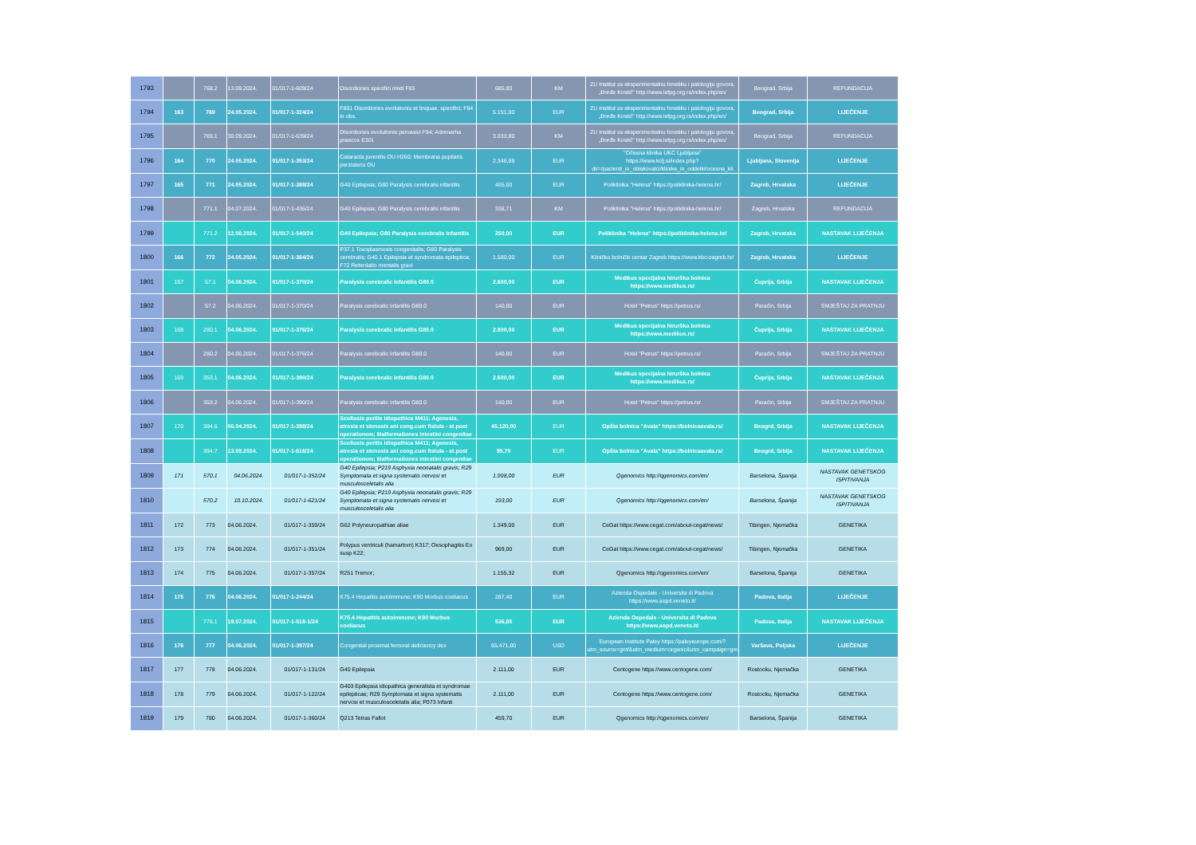| 1793 | | 768.2 | 13.09.2024. | 01/017-1-609/24 | Disordiones specifici mixti F83 | 685,80 | KM | ZU Institut za eksperimentalnu fonetiku i patologiju govora, „Đorđe Kostić" http://www.iefpg.org.rs/index.php/en/ | Beograd, Srbija | REFUNDACIJA |
| 1794 | 163 | 769 | 24.05.2024. | 01/017-1-324/24 | F801 Disordiones evolutionis et linquae, specifici; F84 in obs. | 5.151,00 | EUR | ZU Institut za eksperimentalnu fonetiku i patologiju govora, „Đorđe Kostić" http://www.iefpg.org.rs/index.php/en/ | Beograd, Srbija | LIJEČENJE |
| 1795 | | 769.1 | 30.09.2024. | 01/017-1-639/24 | Disordiones evolutionis pervasivi F84; Adrenarha praecox E301 | 3.033,80 | KM | ZU Institut za eksperimentalnu fonetiku i patologiju govora, „Đorđe Kostić" http://www.iefpg.org.rs/index.php/en/ | Beograd, Srbija | REFUNDACIJA |
| 1796 | 164 | 770 | 24.05.2024. | 01/017-1-353/24 | Cataracta juvenilis OU H260; Membrana pupilaris perzistens OU | 2.346,69 | EUR | "Očesna klinika UKC Ljubljana" https://www.kclj.si/index.php?dir=/pacienti_in_obiskovalci/klinike_in_oddelki/ocesna_kli | Ljubljana, Slovenija | LIJEČENJE |
| 1797 | 165 | 771 | 24.05.2024. | 01/017-1-388/24 | G40 Epilepsia; G80 Paralysis cerebralis infantilis | 405,00 | EUR | Poliklinika "Helena" https://poliklinika-helena.hr/ | Zagreb, Hrvatska | LIJEČENJE |
| 1798 | | 771.1 | 04.07.2024. | 01/017-1-436/24 | G40 Epilepsia; G80 Paralysis cerebralis infantilis | 338,71 | KM | Poliklinika "Helena" https://poliklinika-helena.hr/ | Zagreb, Hrvatska | REFUNDACIJA |
| 1799 | | 771.2 | 12.08.2024. | 01/017-1-540/24 | G40 Epilepsia; G80 Paralysis cerebralis infantilis | 250,00 | EUR | Poliklinika "Helena" https://poliklinika-helena.hr/ | Zagreb, Hrvatska | NASTAVAK LIJEČENJA |
| 1800 | 166 | 772 | 24.05.2024. | 01/017-1-364/24 | P37.1 Toxoplasmosis congenitalis; G80 Paralysis cerebralis; G40.1 Epilepsia et syndromata epileptica; F72 Reterdatio mentalis gravi | 1.580,00 | EUR | Kliničko bolnički centar Zagreb https://www.kbc-zagreb.hr/ | Zagreb, Hrvatska | LIJEČENJE |
| 1801 | 167 | 57.1 | 04.06.2024. | 01/017-1-370/24 | Paralysis cerebralic infantilis G80.0 | 2.600,00 | EUR | Medikus specijalna hirurška bolnica https://www.medikus.rs/ | Ćuprija, Srbija | NASTAVAK LIJEČENJA |
| 1802 | | 57.2 | 04.06.2024. | 01/017-1-370/24 | Paralysis cerebralic infantilis G80.0 | 140,00 | EUR | Hotel "Petrus" https://petrus.rs/ | Paraćin, Srbija | SMJEŠTAJ ZA PRATNJU |
| 1803 | 168 | 280.1 | 04.06.2024. | 01/017-1-376/24 | Paralysis cerebralic infantilis G80.0 | 2.800,00 | EUR | Medikus specijalna hirurška bolnica https://www.medikus.rs/ | Ćuprija, Srbija | NASTAVAK LIJEČENJA |
| 1804 | | 280.2 | 04.06.2024. | 01/017-1-376/24 | Paralysis cerebralic infantilis G80.0 | 140,00 | EUR | Hotel "Petrus" https://petrus.rs/ | Paraćin, Srbija | SMJEŠTAJ ZA PRATNJU |
| 1805 | 169 | 353.1 | 04.06.2024. | 01/017-1-390/24 | Paralysis cerebralic infantilis G80.0 | 2.600,00 | EUR | Medikus specijalna hirurška bolnica https://www.medikus.rs/ | Ćuprija, Srbija | NASTAVAK LIJEČENJA |
| 1806 | | 353.2 | 04.06.2024. | 01/017-1-390/24 | Paralysis cerebralic infantilis G80.0 | 140,00 | EUR | Hotel "Petrus" https://petrus.rs/ | Paraćin, Srbija | SMJEŠTAJ ZA PRATNJU |
| 1807 | 170 | 394.6 | 06.04.2024. | 01/017-1-398/24 | Scoliosis perilis idiopathica M411; Agenesis, atresia et stenosis ani cong.cum fistula - st.post operationem; Malformationes intestini congenitae | 45.120,00 | EUR | Opšta bolnica "Avala" https://bolnicaavala.rs/ | Beogrd, Srbija | NASTAVAK LIJEČENJA |
| 1808 | | 394.7 | 13.09.2024. | 01/017-1-616/24 | Scoliosis perilis idiopathica M411; Agenesis, atresia et stenosis ani cong.cum fistula - st.post operationem; Malformationes intestini congenitae | 95,70 | EUR | Opšta bolnica "Avala" https://bolnicaavala.rs/ | Beogrd, Srbija | NASTAVAK LIJEČENJA |
| 1809 | 171 | 570.1 | 04.06.2024. | 01/017-1-352/24 | G40 Epilepsia; P219 Asphyxia neonatalis gravis; R29 Symptomata et signa systematis nervosi et musculosceletalis alia | 1.998,00 | EUR | Qgenomics http://qgenomics.com/en/ | Barselona, Španija | NASTAVAK GENETSKOG ISPITIVANJA |
| 1810 | | 570.2 | 10.10.2024. | 01/017-1-621/24 | G40 Epilepsia; P219 Asphyxia neonatalis gravis; R29 Symptomata et signa systematis nervosi et musculosceletalis alia | 193,00 | EUR | Qgenomics http://qgenomics.com/en/ | Barselona, Španija | NASTAVAK GENETSKOG ISPITIVANJA |
| 1811 | 172 | 773 | 04.06.2024. | 01/017-1-359/24 | G62 Polyneuropathiae aliae | 1.349,00 | EUR | CeGat https://www.cegat.com/about-cegat/news/ | Tibingen, Njemačka | GENETIKA |
| 1812 | 173 | 774 | 04.06.2024. | 01/017-1-351/24 | Polypus ventriculi (hamartom) K317; Oesophagitis Eo susp K22; | 969,00 | EUR | CeGat https://www.cegat.com/about-cegat/news/ | Tibingen, Njemačka | GENETIKA |
| 1813 | 174 | 775 | 04.06.2024. | 01/017-1-357/24 | R251 Tremor; | 1.155,32 | EUR | Qgenomics http://qgenomics.com/en/ | Barselona, Španija | GENETIKA |
| 1814 | 175 | 776 | 04.06.2024. | 01/017-1-244/24 | K75.4 Hepatitis autoimmune; K90 Morbus coeliacus | 287,40 | EUR | Azienda Ospedale - Universita di Padova https://www.aopd.veneto.it/ | Padova, Italija | LIJEČENJE |
| 1815 | | 776.1 | 19.07.2024. | 01/017-1-518-1/24 | K75.4 Hepatitis autoimmune; K90 Morbus coeliacus | 536,85 | EUR | Azienda Ospedale - Universita di Padova https://www.aopd.veneto.it/ | Padova, Italija | NASTAVAK LIJEČENJA |
| 1816 | 176 | 777 | 04.06.2024. | 01/017-1-397/24 | Congenital proximal femoral deficiency dex | 65.471,00 | USD | European Institute Paley https://paleyeurope.com/?utm_source=gmf&utm_medium=organic&utm_campaign=gm | Varšava, Poljska | LIJEČENJE |
| 1817 | 177 | 778 | 04.06.2024. | 01/017-1-131/24 | G40 Epilepsia | 2.111,00 | EUR | Centogene https://www.centogene.com/ | Rostocku, Njemačka | GENETIKA |
| 1818 | 178 | 779 | 04.06.2024. | 01/017-1-122/24 | G403 Epilepsia idiopathica generalista et syndromae epilepticae; R29 Symptomata et signa systematis nervosi et musculosceletalis alia; P073 Infanti | 2.111,00 | EUR | Centogene https://www.centogene.com/ | Rostocku, Njemačka | GENETIKA |
| 1819 | 179 | 780 | 04.06.2024. | 01/017-1-360/24 | Q213 Tetras Fallot | 459,70 | EUR | Qgenomics http://qgenomics.com/en/ | Barselona, Španija | GENETIKA |